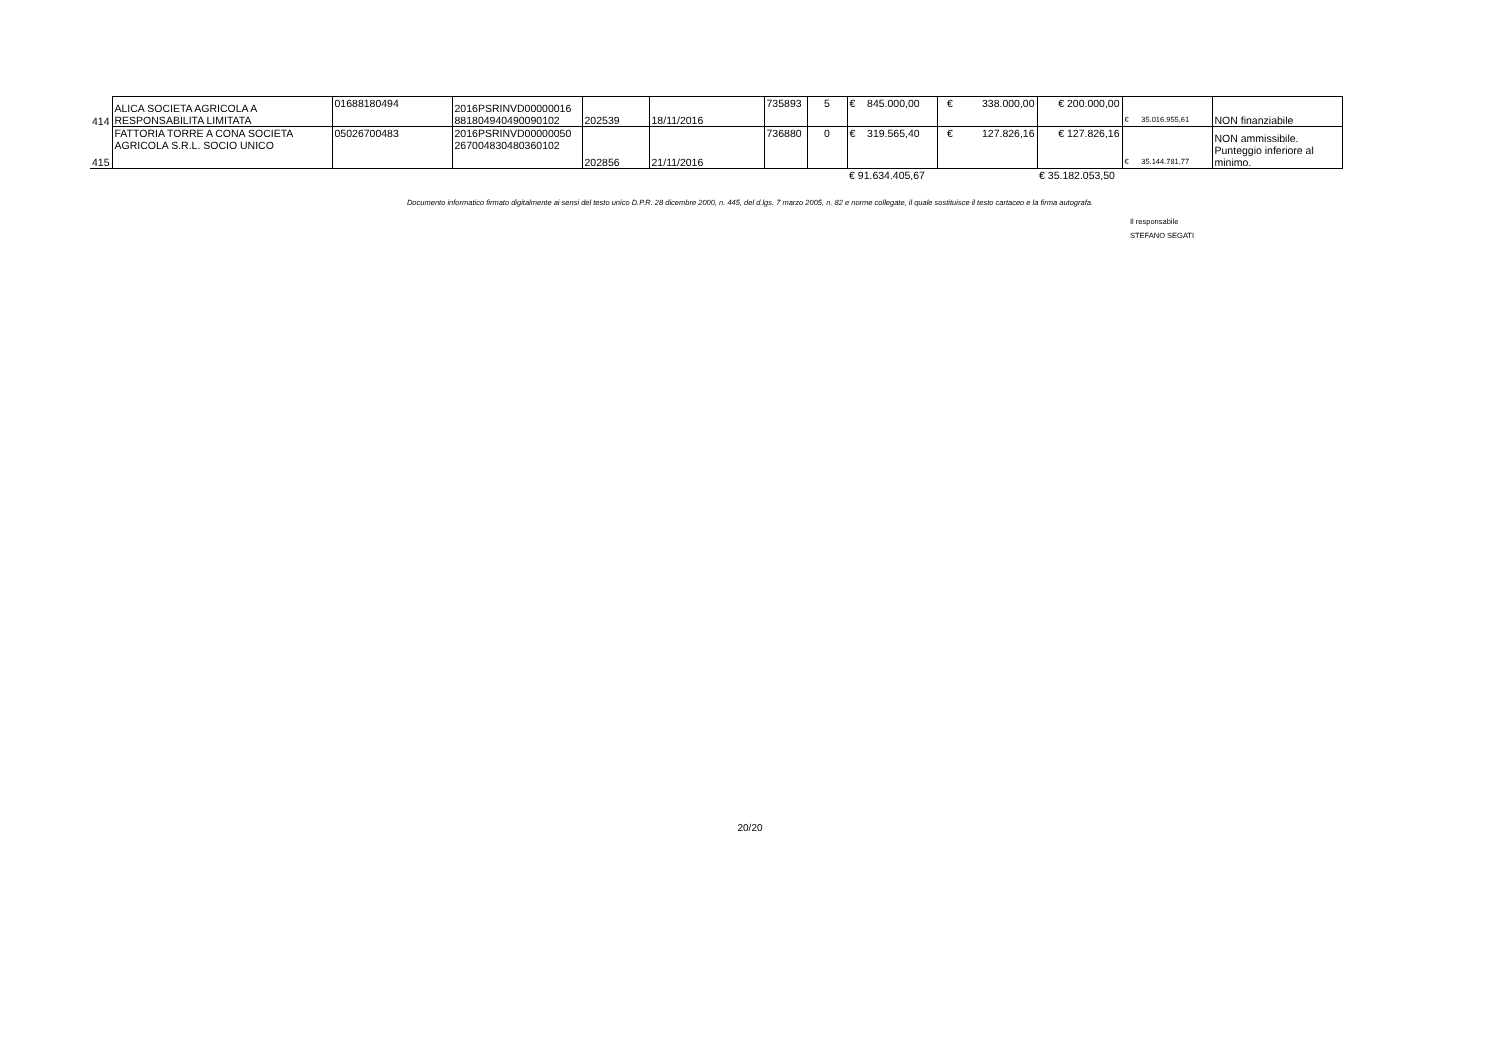| 414 | ALICA SOCIETA AGRICOLA A RESPONSABILITA LIMITATA | 01688180494 | 2016PSRINVD00000016 881804940490090102 | 202539 | 18/11/2016 | 735893 | 5 | € 845.000,00 | € 338.000,00 | € 200.000,00 | € 35.016.955,61 | NON finanziabile |
| 415 | FATTORIA TORRE A CONA SOCIETA AGRICOLA S.R.L. SOCIO UNICO | 05026700483 | 2016PSRINVD00000050 267004830480360102 | 202856 | 21/11/2016 | 736880 | 0 | € 319.565,40 | € 127.826,16 | € 127.826,16 | € 35.144.781,77 | NON ammissibile. Punteggio inferiore al minimo. |
| | | | | | | | | € 91.634.405,67 | | € 35.182.053,50 | | |
Documento informatico firmato digitalmente ai sensi del testo unico D.P.R. 28 dicembre 2000, n. 445, del d.lgs. 7 marzo 2005, n. 82 e norme collegate, il quale sostituisce il testo cartaceo e la firma autografa.
Il responsabile
STEFANO SEGATI
20/20